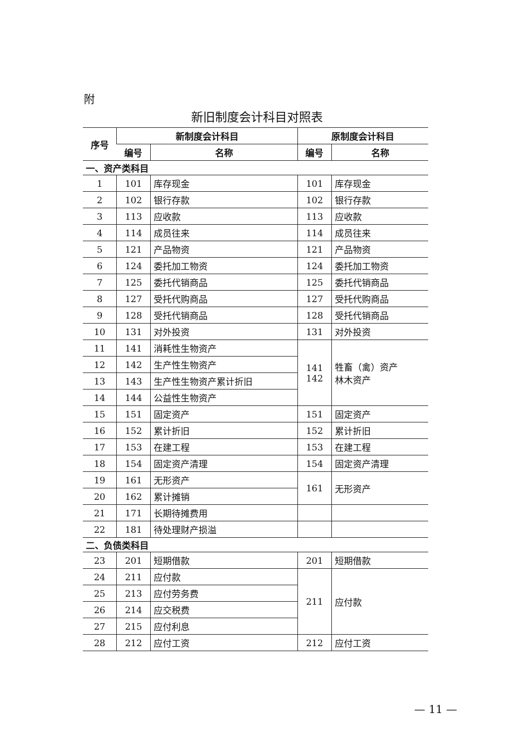附
新旧制度会计科目对照表
| 序号 | 新制度会计科目 | | 原制度会计科目 | |
| --- | --- | --- | --- | --- |
| | 编号 | 名称 | 编号 | 名称 |
| 一、资产类科目 | | | | |
| 1 | 101 | 库存现金 | 101 | 库存现金 |
| 2 | 102 | 银行存款 | 102 | 银行存款 |
| 3 | 113 | 应收款 | 113 | 应收款 |
| 4 | 114 | 成员往来 | 114 | 成员往来 |
| 5 | 121 | 产品物资 | 121 | 产品物资 |
| 6 | 124 | 委托加工物资 | 124 | 委托加工物资 |
| 7 | 125 | 委托代销商品 | 125 | 委托代销商品 |
| 8 | 127 | 受托代购商品 | 127 | 受托代购商品 |
| 9 | 128 | 受托代销商品 | 128 | 受托代销商品 |
| 10 | 131 | 对外投资 | 131 | 对外投资 |
| 11 | 141 | 消耗性生物资产 | 141 142 | 牲畜（禽）资产 林木资产 |
| 12 | 142 | 生产性生物资产 | | |
| 13 | 143 | 生产性生物资产累计折旧 | | |
| 14 | 144 | 公益性生物资产 | | |
| 15 | 151 | 固定资产 | 151 | 固定资产 |
| 16 | 152 | 累计折旧 | 152 | 累计折旧 |
| 17 | 153 | 在建工程 | 153 | 在建工程 |
| 18 | 154 | 固定资产清理 | 154 | 固定资产清理 |
| 19 | 161 | 无形资产 | 161 | 无形资产 |
| 20 | 162 | 累计摊销 | | |
| 21 | 171 | 长期待摊费用 | | |
| 22 | 181 | 待处理财产损溢 | | |
| 二、负债类科目 | | | | |
| 23 | 201 | 短期借款 | 201 | 短期借款 |
| 24 | 211 | 应付款 | 211 | 应付款 |
| 25 | 213 | 应付劳务费 | | |
| 26 | 214 | 应交税费 | | |
| 27 | 215 | 应付利息 | | |
| 28 | 212 | 应付工资 | 212 | 应付工资 |
— 11 —